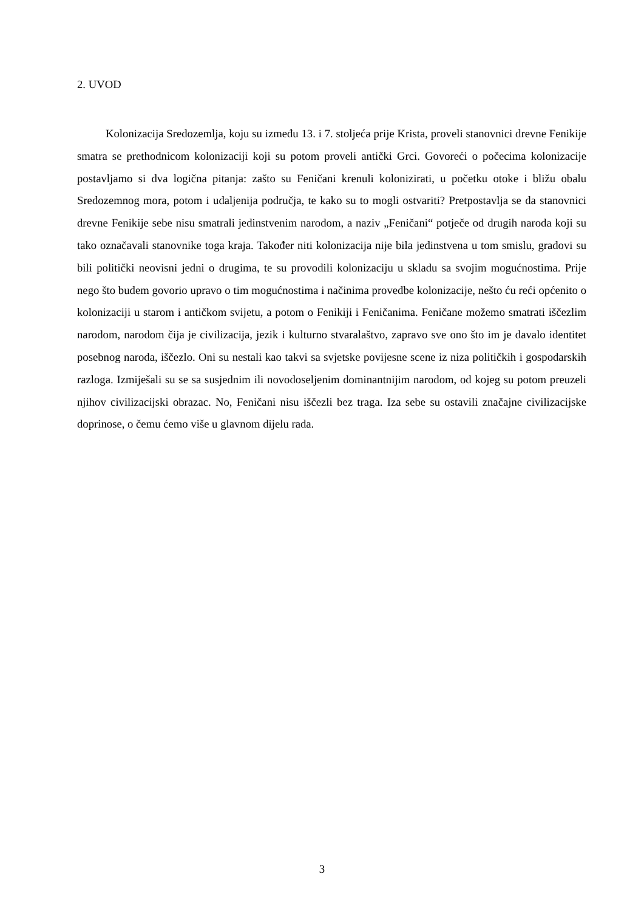2. UVOD
Kolonizacija Sredozemlja, koju su između 13. i 7. stoljeća prije Krista, proveli stanovnici drevne Fenikije smatra se prethodnicom kolonizaciji koji su potom proveli antički Grci. Govoreći o počecima kolonizacije postavljamo si dva logična pitanja: zašto su Feničani krenuli kolonizirati, u početku otoke i bližu obalu Sredozemnog mora, potom i udaljenija područja, te kako su to mogli ostvariti? Pretpostavlja se da stanovnici drevne Fenikije sebe nisu smatrali jedinstvenim narodom, a naziv „Feničani“ potječe od drugih naroda koji su tako označavali stanovnike toga kraja. Također niti kolonizacija nije bila jedinstvena u tom smislu, gradovi su bili politički neovisni jedni o drugima, te su provodili kolonizaciju u skladu sa svojim mogućnostima. Prije nego što budem govorio upravo o tim mogućnostima i načinima provedbe kolonizacije, nešto ću reći općenito o kolonizaciji u starom i antičkom svijetu, a potom o Fenikiji i Feničanima. Feničane možemo smatrati iščezlim narodom, narodom čija je civilizacija, jezik i kulturno stvaralaštvo, zapravo sve ono što im je davalo identitet posebnog naroda, iščezlo. Oni su nestali kao takvi sa svjetske povijesne scene iz niza političkih i gospodarskih razloga. Izmiješali su se sa susjednim ili novodoseljenim dominantnijim narodom, od kojeg su potom preuzeli njihov civilizacijski obrazac. No, Feničani nisu iščezli bez traga. Iza sebe su ostavili značajne civilizacijske doprinose, o čemu ćemo više u glavnom dijelu rada.
3